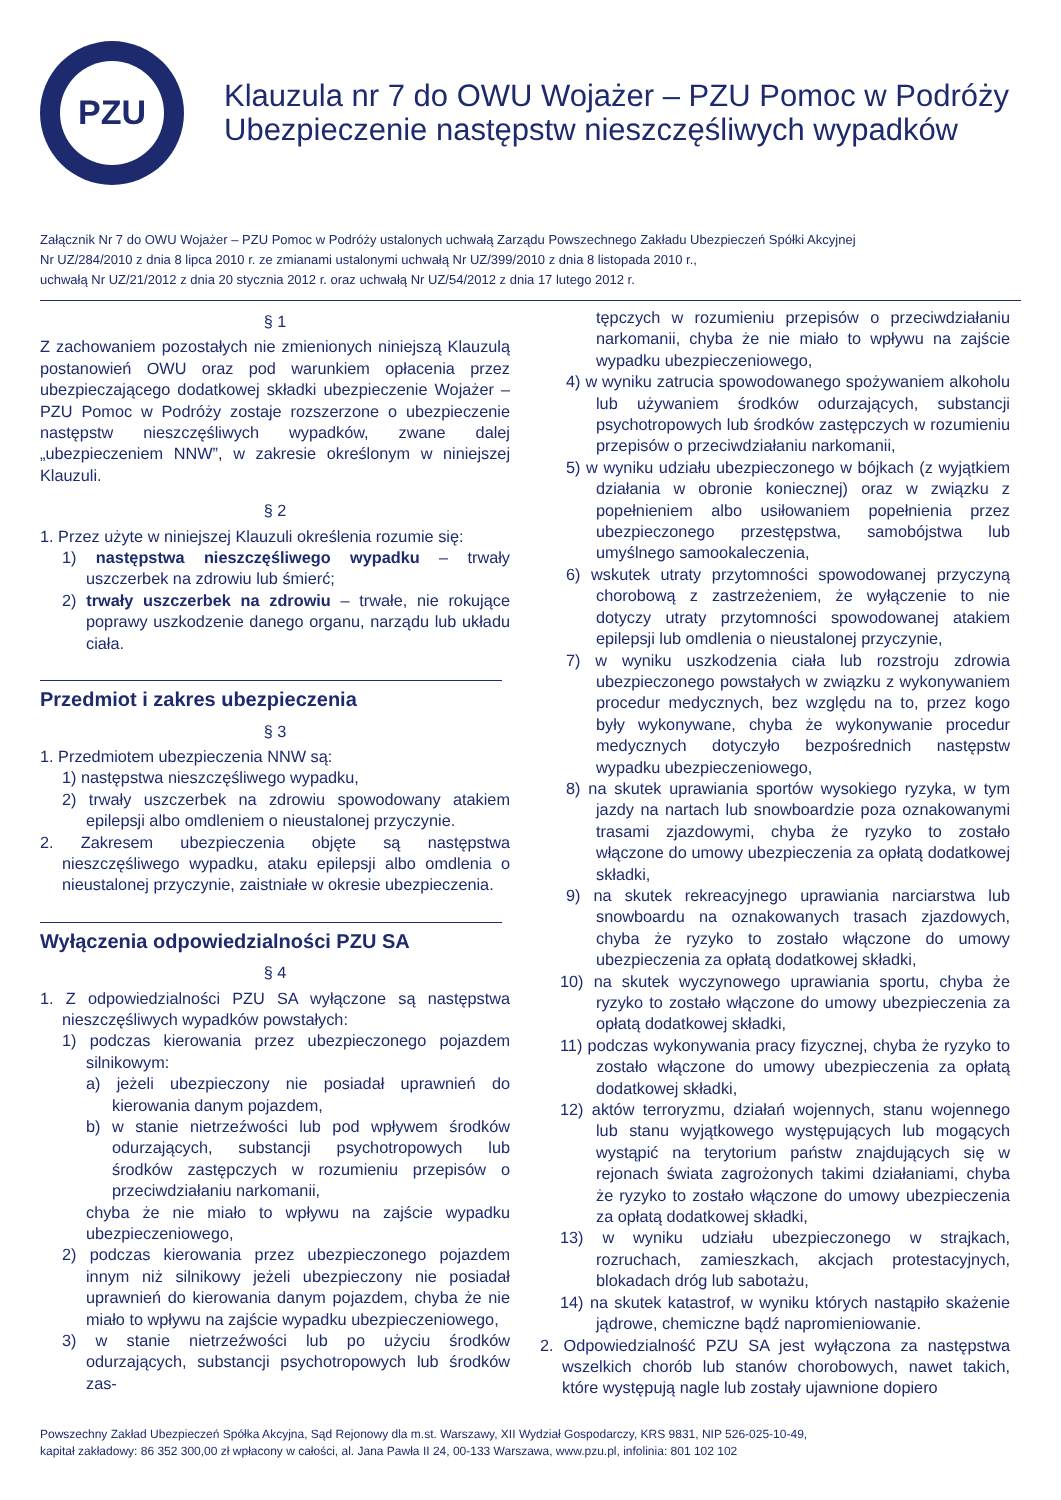PZU
Klauzula nr 7 do OWU Wojażer – PZU Pomoc w Podróży
Ubezpieczenie następstw nieszczęśliwych wypadków
Załącznik Nr 7 do OWU Wojażer – PZU Pomoc w Podróży ustalonych uchwałą Zarządu Powszechnego Zakładu Ubezpieczeń Spółki Akcyjnej
Nr UZ/284/2010 z dnia 8 lipca 2010 r. ze zmianami ustalonymi uchwałą Nr UZ/399/2010 z dnia 8 listopada 2010 r.,
uchwałą Nr UZ/21/2012 z dnia 20 stycznia 2012 r. oraz uchwałą Nr UZ/54/2012 z dnia 17 lutego 2012 r.
§ 1
Z zachowaniem pozostałych nie zmienionych niniejszą Klauzulą postanowień OWU oraz pod warunkiem opłacenia przez ubezpieczającego dodatkowej składki ubezpieczenie Wojażer – PZU Pomoc w Podróży zostaje rozszerzone o ubezpieczenie następstw nieszczęśliwych wypadków, zwane dalej „ubezpieczeniem NNW”, w zakresie określonym w niniejszej Klauzuli.
§ 2
1. Przez użyte w niniejszej Klauzuli określenia rozumie się:
1) następstwa nieszczęśliwego wypadku – trwały uszczerbek na zdrowiu lub śmierć;
2) trwały uszczerbek na zdrowiu – trwałe, nie rokujące poprawy uszkodzenie danego organu, narządu lub układu ciała.
Przedmiot i zakres ubezpieczenia
§ 3
1. Przedmiotem ubezpieczenia NNW są:
1) następstwa nieszczęśliwego wypadku,
2) trwały uszczerbek na zdrowiu spowodowany atakiem epilepsji albo omdleniem o nieustalonej przyczynie.
2. Zakresem ubezpieczenia objęte są następstwa nieszczęśliwego wypadku, ataku epilepsji albo omdlenia o nieustalonej przyczynie, zaistniałe w okresie ubezpieczenia.
Wyłączenia odpowiedzialności PZU SA
§ 4
1. Z odpowiedzialności PZU SA wyłączone są następstwa nieszczęśliwych wypadków powstałych:
1) podczas kierowania przez ubezpieczonego pojazdem silnikowym:
a) jeżeli ubezpieczony nie posiadał uprawnień do kierowania danym pojazdem,
b) w stanie nietrzeźwości lub pod wpływem środków odurzających, substancji psychotropowych lub środków zastępczych w rozumieniu przepisów o przeciwdziałaniu narkomanii,
chyba że nie miało to wpływu na zajście wypadku ubezpieczeniowego,
2) podczas kierowania przez ubezpieczonego pojazdem innym niż silnikowy jeżeli ubezpieczony nie posiadał uprawnień do kierowania danym pojazdem, chyba że nie miało to wpływu na zajście wypadku ubezpieczeniowego,
3) w stanie nietrzeźwości lub po użyciu środków odurzających, substancji psychotropowych lub środków zas-
tępczych w rozumieniu przepisów o przeciwdziałaniu narkomanii, chyba że nie miało to wpływu na zajście wypadku ubezpieczeniowego,
4) w wyniku zatrucia spowodowanego spożywaniem alkoholu lub używaniem środków odurzających, substancji psychotropowych lub środków zastępczych w rozumieniu przepisów o przeciwdziałaniu narkomanii,
5) w wyniku udziału ubezpieczonego w bójkach (z wyjątkiem działania w obronie koniecznej) oraz w związku z popełnieniem albo usiłowaniem popełnienia przez ubezpieczonego przestępstwa, samobójstwa lub umyślnego samookaleczenia,
6) wskutek utraty przytomności spowodowanej przyczyną chorobową z zastrzeżeniem, że wyłączenie to nie dotyczy utraty przytomności spowodowanej atakiem epilepsji lub omdlenia o nieustalonej przyczynie,
7) w wyniku uszkodzenia ciała lub rozstroju zdrowia ubezpieczonego powstałych w związku z wykonywaniem procedur medycznych, bez względu na to, przez kogo były wykonywane, chyba że wykonywanie procedur medycznych dotyczyło bezpośrednich następstw wypadku ubezpieczeniowego,
8) na skutek uprawiania sportów wysokiego ryzyka, w tym jazdy na nartach lub snowboardzie poza oznakowanymi trasami zjazdowymi, chyba że ryzyko to zostało włączone do umowy ubezpieczenia za opłatą dodatkowej składki,
9) na skutek rekreacyjnego uprawiania narciarstwa lub snowboardu na oznakowanych trasach zjazdowych, chyba że ryzyko to zostało włączone do umowy ubezpieczenia za opłatą dodatkowej składki,
10) na skutek wyczynowego uprawiania sportu, chyba że ryzyko to zostało włączone do umowy ubezpieczenia za opłatą dodatkowej składki,
11) podczas wykonywania pracy fizycznej, chyba że ryzyko to zostało włączone do umowy ubezpieczenia za opłatą dodatkowej składki,
12) aktów terroryzmu, działań wojennych, stanu wojennego lub stanu wyjątkowego występujących lub mogących wystąpić na terytorium państw znajdujących się w rejonach świata zagrożonych takimi działaniami, chyba że ryzyko to zostało włączone do umowy ubezpieczenia za opłatą dodatkowej składki,
13) w wyniku udziału ubezpieczonego w strajkach, rozruchach, zamieszkach, akcjach protestacyjnych, blokadach dróg lub sabotażu,
14) na skutek katastrof, w wyniku których nastąpiło skażenie jądrowe, chemiczne bądź napromieniowanie.
2. Odpowiedzialność PZU SA jest wyłączona za następstwa wszelkich chorób lub stanów chorobowych, nawet takich, które występują nagle lub zostały ujawnione dopiero
Powszechny Zakład Ubezpieczeń Spółka Akcyjna, Sąd Rejonowy dla m.st. Warszawy, XII Wydział Gospodarczy, KRS 9831, NIP 526-025-10-49,
kapitał zakładowy: 86 352 300,00 zł wpłacony w całości, al. Jana Pawła II 24, 00-133 Warszawa, www.pzu.pl, infolinia: 801 102 102